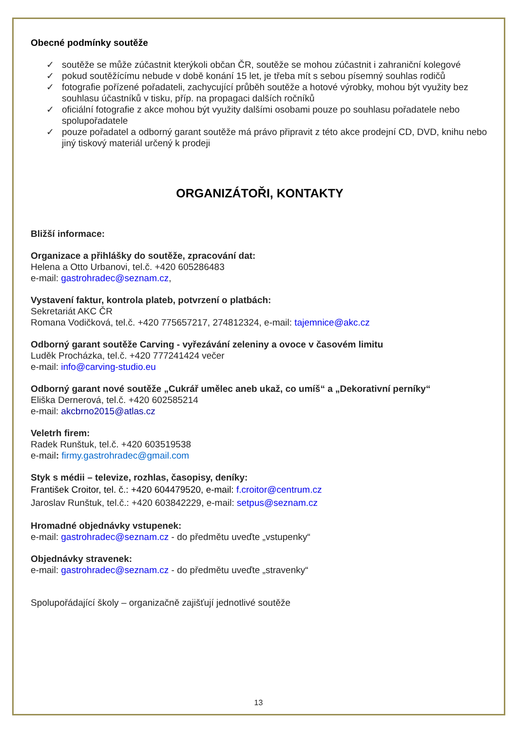Obecné podmínky soutěže
✓ soutěže se může zúčastnit kterýkoli občan ČR, soutěže se mohou zúčastnit i zahraniční kolegové
✓ pokud soutěžícímu nebude v době konání 15 let, je třeba mít s sebou písemný souhlas rodičů
✓ fotografie pořízené pořadateli, zachycující průběh soutěže a hotové výrobky, mohou být využity bez souhlasu účastníků v tisku, příp. na propagaci dalších ročníků
✓ oficiální fotografie z akce mohou být využity dalšími osobami pouze po souhlasu pořadatele nebo spolupořadatele
✓ pouze pořadatel a odborný garant soutěže má právo připravit z této akce prodejní CD, DVD, knihu nebo jiný tiskový materiál určený k prodeji
ORGANIZÁTOŘI, KONTAKTY
Bližší informace:
Organizace a přihlášky do soutěže, zpracování dat:
Helena a Otto Urbanovi, tel.č. +420 605286483
e-mail: gastrohradec@seznam.cz,
Vystavení faktur, kontrola plateb, potvrzení o platbách:
Sekretariát AKC ČR
Romana Vodičková, tel.č. +420 775657217, 274812324, e-mail: tajemnice@akc.cz
Odborný garant soutěže Carving - vyřezávání zeleniny a ovoce v časovém limitu
Luděk Procházka, tel.č. +420 777241424 večer
e-mail: info@carving-studio.eu
Odborný garant nové soutěže „Cukrář umělec aneb ukaž, co umíš“ a „Dekorativní perníky“
Eliška Dernerová, tel.č. +420 602585214
e-mail: akcbrno2015@atlas.cz
Veletrh firem:
Radek Runštuk, tel.č. +420 603519538
e-mail: firmy.gastrohradec@gmail.com
Styk s médii – televize, rozhlas, časopisy, deníky:
František Croitor, tel. č.: +420 604479520, e-mail: f.croitor@centrum.cz
Jaroslav Runštuk, tel.č.: +420 603842229, e-mail: setpus@seznam.cz
Hromadné objednávky vstupenek:
e-mail: gastrohradec@seznam.cz - do předmětu uveďte „vstupenky“
Objednávky stravenek:
e-mail: gastrohradec@seznam.cz - do předmětu uveďte „stravenky“
Spolupořádající školy – organizačně zajišťují jednotlivé soutěže
13